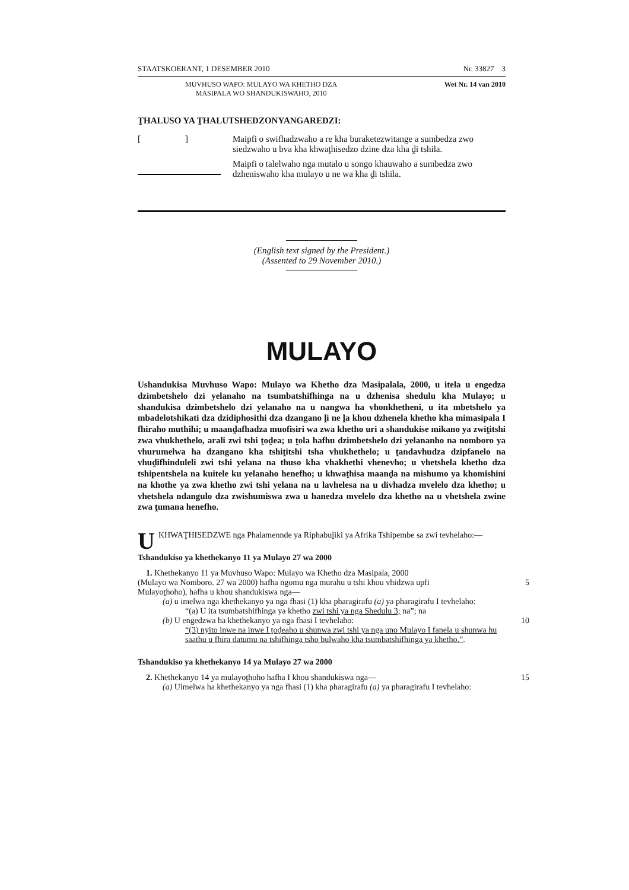STAATSKOERANT, 1 DESEMBER 2010 Nr. 33827 3
MUVHUSO WAPO: MULAYO WA KHETHO DZA
MASIPALA WO SHANDUKISWAHO, 2010
Wet Nr. 14 van 2010
ṮHALUSO YA ṮHALUTSHEDZONYANGAREDZI:
[ ]
Maipfi o swifhadzwaho a re kha buraketezwitange a sumbedza zwo siedzwaho u bva kha khwaṱhisedzo dzine dza kha ḓi tshila.
Maipfi o talelwaho nga mutalo u songo khauwaho a sumbedza zwo dzheniswaho kha mulayo u ne wa kha ḓi tshila.
(English text signed by the President.)
(Assented to 29 November 2010.)
MULAYO
Ushandukisa Muvhuso Wapo: Mulayo wa Khetho dza Masipalala, 2000, u itela u engedza dzimbetshelo dzi yelanaho na tsumbatshifhinga na u dzhenisa shedulu kha Mulayo; u shandukisa dzimbetshelo dzi yelanaho na u nangwa ha vhonkhetheni, u ita mbetshelo ya mbadelotshikati dza dzidiphosithi dza dzangano ḽi ne ḽa khou dzhenela khetho kha mimasipala I fhiraho muthihi; u maanḓafhadza muofisiri wa zwa khetho uri a shandukise mikano ya zwiṱitshi zwa vhukhethelo, arali zwi tshi ṱoḓea; u ṱola hafhu dzimbetshelo dzi yelananho na nomboro ya vhurumelwa ha dzangano kha tshiṱitshi tsha vhukhethelo; u ṱandavhudza dzipfanelo na vhuḓifhinduleli zwi tshi yelana na thuso kha vhakhethi vhenevho; u vhetshela khetho dza tshipentshela na kuitele ku yelanaho henefho; u khwaṱhisa maanḓa na mishumo ya khomishini na khothe ya zwa khetho zwi tshi yelana na u lavhelesa na u divhadza mvelelo dza khetho; u vhetshela ndangulo dza zwishumiswa zwa u hanedza mvelelo dza khetho na u vhetshela zwine zwa ṱumana henefho.
UKHWAṰHISEDZWE nga Phalamennde ya Riphabuḽiki ya Afrika Tshipembe sa zwi tevhelaho:—
Tshandukiso ya khethekanyo 11 ya Mulayo 27 wa 2000
1. Khethekanyo 11 ya Muvhuso Wapo: Mulayo wa Khetho dza Masipala, 2000
(Mulayo wa Nomboro. 27 wa 2000) hafha ngomu nga murahu u tshi khou vhidzwa upfi 5
Mulayoṱhoho), hafha u khou shandukiswa nga—
(a) u imelwa nga khethekanyo ya nga fhasi (1) kha pharagirafu (a) ya pharagirafu I tevhelaho:
“(a) U ita tsumbatshifhinga ya khetho zwi tshi ya nga Shedulu 3; na”; na
(b) U engedzwa ha khethekanyo ya nga fhasi I tevhelaho: 10
“(3) nyito inwe na inwe I ṱoḓeaho u shunwa zwi tshi ya nga uno Mulayo I fanela u shunwa hu saathu u fhira datumu na tshifhinga tsho bulwaho kha tsumbatshifhinga ya khetho.”.
Tshandukiso ya khethekanyo 14 ya Mulayo 27 wa 2000
2. Khethekanyo 14 ya mulayoṱhoho hafha I khou shandukiswa nga— 15
(a) Uimelwa ha khethekanyo ya nga fhasi (1) kha pharagirafu (a) ya pharagirafu I tevhelaho: